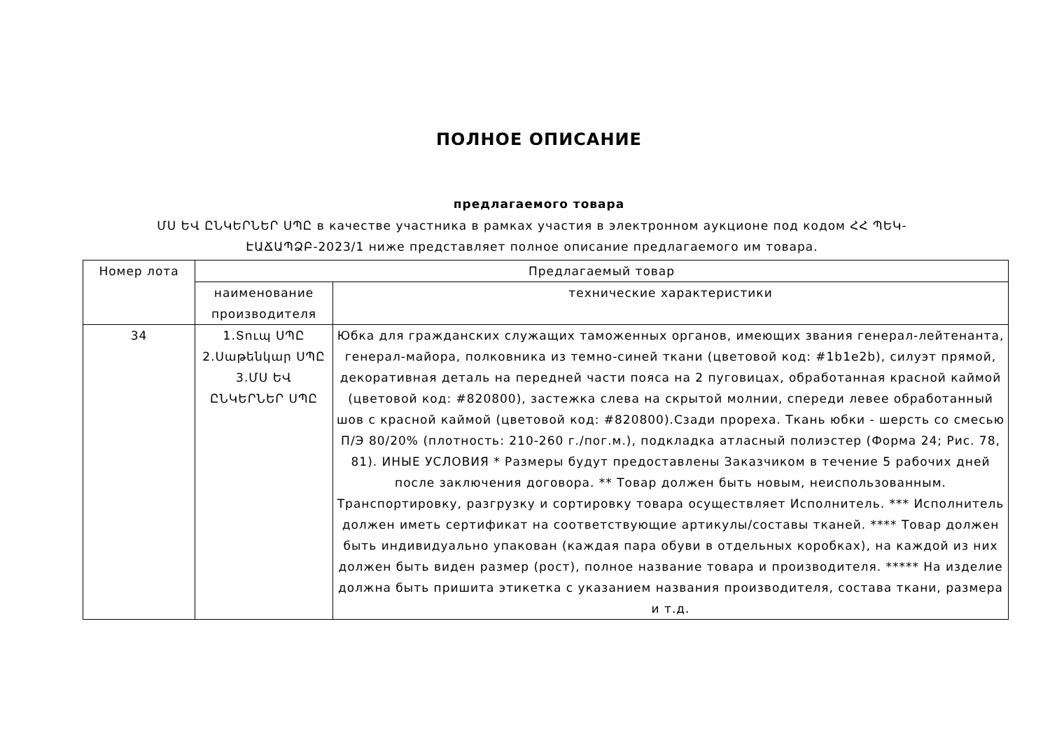ПОЛНОЕ ОПИСАНИЕ
предлагаемого товара
ՄՍ ԵՎ ԸՆԿԵՐՆԵՐ ՍՊԸ в качестве участника в рамках участия в электронном аукционе под кодом ՀՀ ՊԵԿ-ԷԱՃԱՊՁԲ-2023/1 ниже представляет полное описание предлагаемого им товара.
| Номер лота | Предлагаемый товар | |
| --- | --- | --- |
| | наименование производителя | технические характеристики |
| 34 | 1.Տուպ ՍՊԸ 2.Սաթենկար ՍՊԸ 3.ՄՍ ԵՎ ԸՆԿԵՐՆԵՐ ՍՊԸ | Юбка для гражданских служащих таможенных органов, имеющих звания генерал-лейтенанта, генерал-майора, полковника из темно-синей ткани (цветовой код: #1b1e2b), силуэт прямой, декоративная деталь на передней части пояса на 2 пуговицах, обработанная красной каймой (цветовой код: #820800), застежка слева на скрытой молнии, спереди левее обработанный шов с красной каймой (цветовой код: #820800).Сзади прореха. Ткань юбки - шерсть со смесью П/Э 80/20% (плотность: 210-260 г./пог.м.), подкладка атласный полиэстер (Форма 24; Рис. 78, 81). ИНЫЕ УСЛОВИЯ * Размеры будут предоставлены Заказчиком в течение 5 рабочих дней после заключения договора. ** Товар должен быть новым, неиспользованным. Транспортировку, разгрузку и сортировку товара осуществляет Исполнитель. *** Исполнитель должен иметь сертификат на соответствующие артикулы/составы тканей. **** Товар должен быть индивидуально упакован (каждая пара обуви в отдельных коробках), на каждой из них должен быть виден размер (рост), полное название товара и производителя. ***** На изделие должна быть пришита этикетка с указанием названия производителя, состава ткани, размера и т.д. |